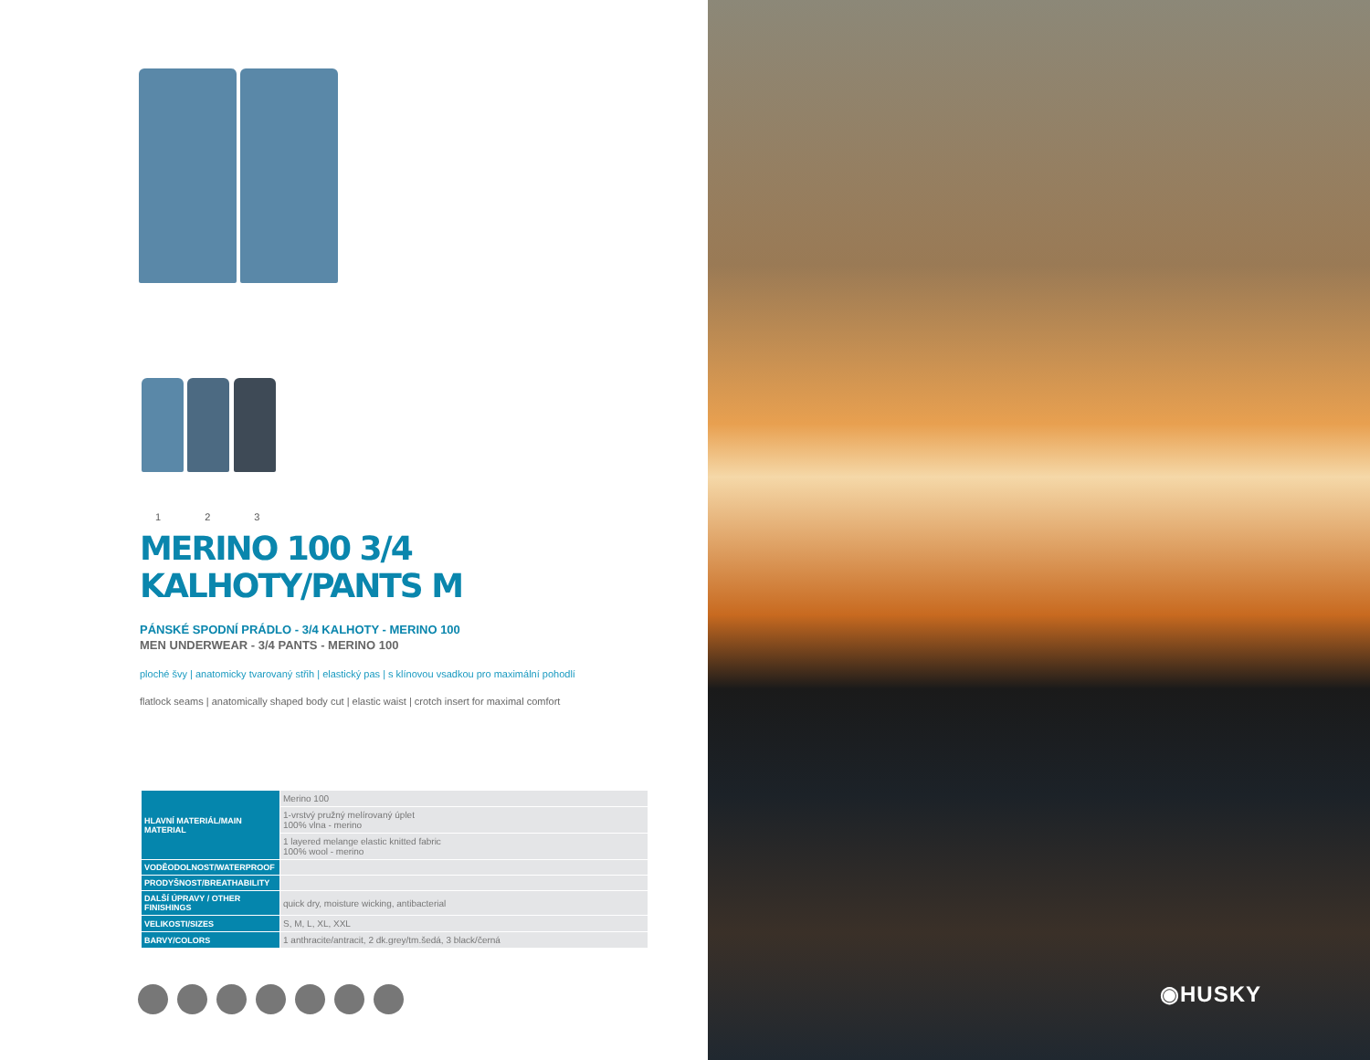1 2 3
MERINO 100 3/4 KALHOTY/PANTS M
PÁNSKÉ SPODNÍ PRÁDLO - 3/4 KALHOTY - MERINO 100
MEN UNDERWEAR - 3/4 PANTS - MERINO 100
ploché švy | anatomicky tvarovaný střih | elastický pas | s klínovou vsadkou pro maximální pohodlí
flatlock seams | anatomically shaped body cut | elastic waist | crotch insert for maximal comfort
| HLAVNÍ MATERIÁL/MAIN MATERIAL | Merino 100 |
| | 1-vrstvý pružný melírovaný úplet 100% vlna - merino |
| | 1 layered melange elastic knitted fabric 100% wool - merino |
| VODĚODOLNOST/WATERPROOF | |
| PRODYŠNOST/BREATHABILITY | |
| DALŠÍ ÚPRAVY / OTHER FINISHINGS | quick dry, moisture wicking, antibacterial |
| VELIKOSTI/SIZES | S, M, L, XL, XXL |
| BARVY/COLORS | 1 anthracite/antracit, 2 dk.grey/tm.šedá, 3 black/černá |
◉HUSKY